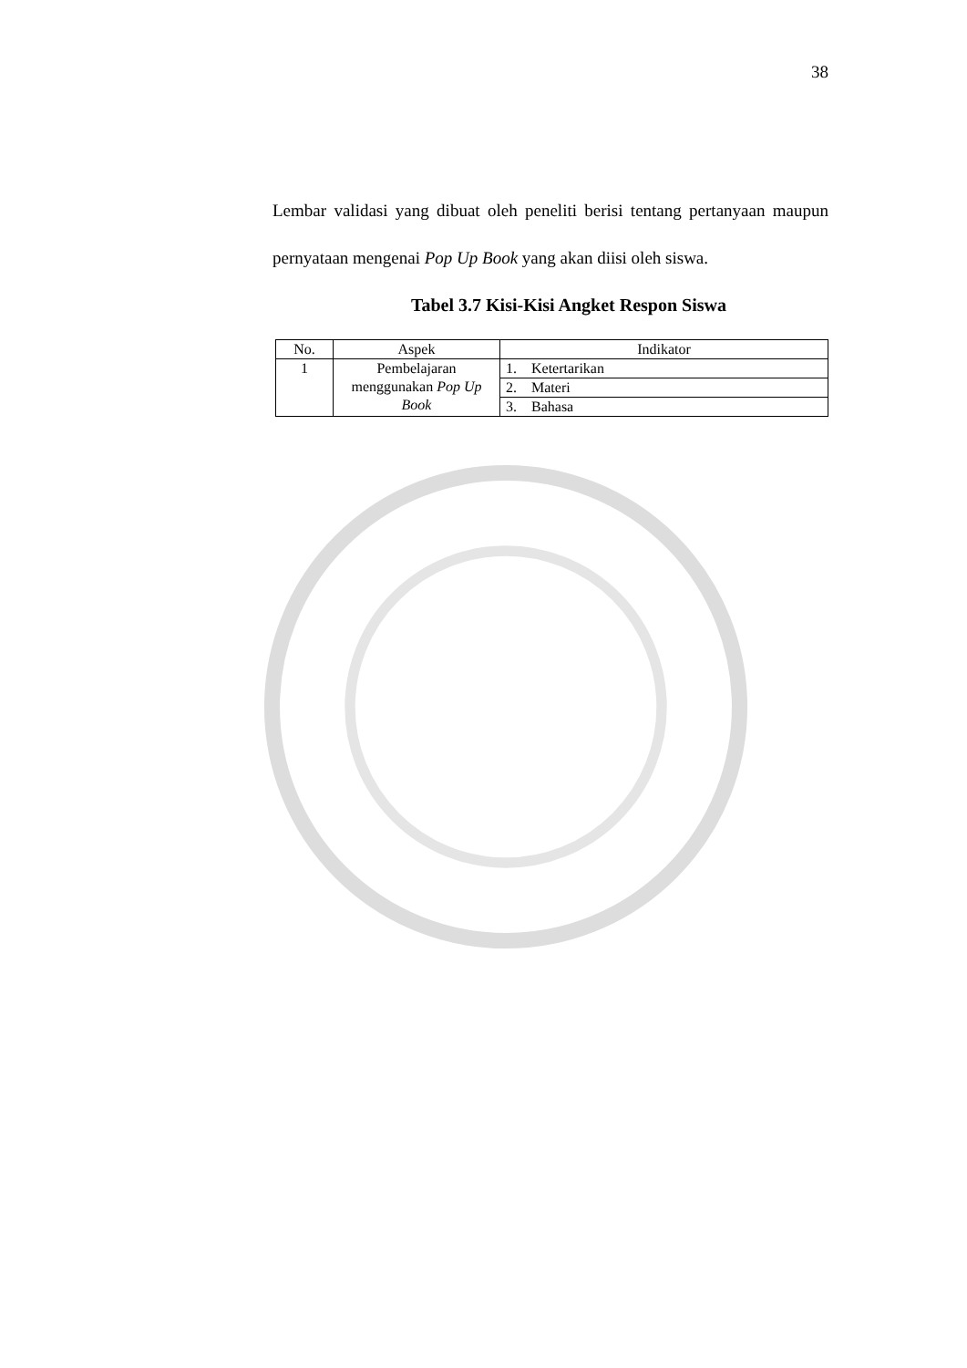38
Lembar validasi yang dibuat oleh peneliti berisi tentang pertanyaan maupun pernyataan mengenai Pop Up Book yang akan diisi oleh siswa.
Tabel 3.7 Kisi-Kisi Angket Respon Siswa
| No. | Aspek | Indikator |
| 1 | Pembelajaran menggunakan Pop Up Book | 1. Ketertarikan |
| | | 2. Materi |
| | | 3. Bahasa |